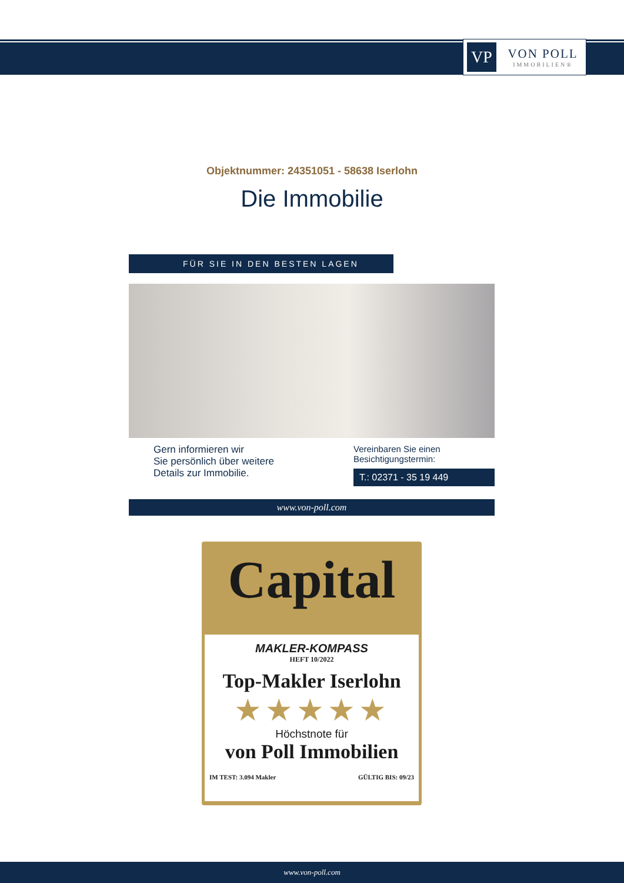VP
VON POLL
IMMOBILIEN®
Objektnummer: 24351051 - 58638 Iserlohn
Die Immobilie
FÜR SIE IN DEN BESTEN LAGEN
Gern informieren wir
Sie persönlich über weitere
Details zur Immobilie.
Vereinbaren Sie einen
Besichtigungstermin:
T.: 02371 - 35 19 449
www.von-poll.com
Capital
MAKLER-KOMPASS
HEFT 10/2022
Top-Makler Iserlohn
★★★★★
Höchstnote für
von Poll Immobilien
IM TEST: 3.094 Makler GÜLTIG BIS: 09/23
www.von-poll.com